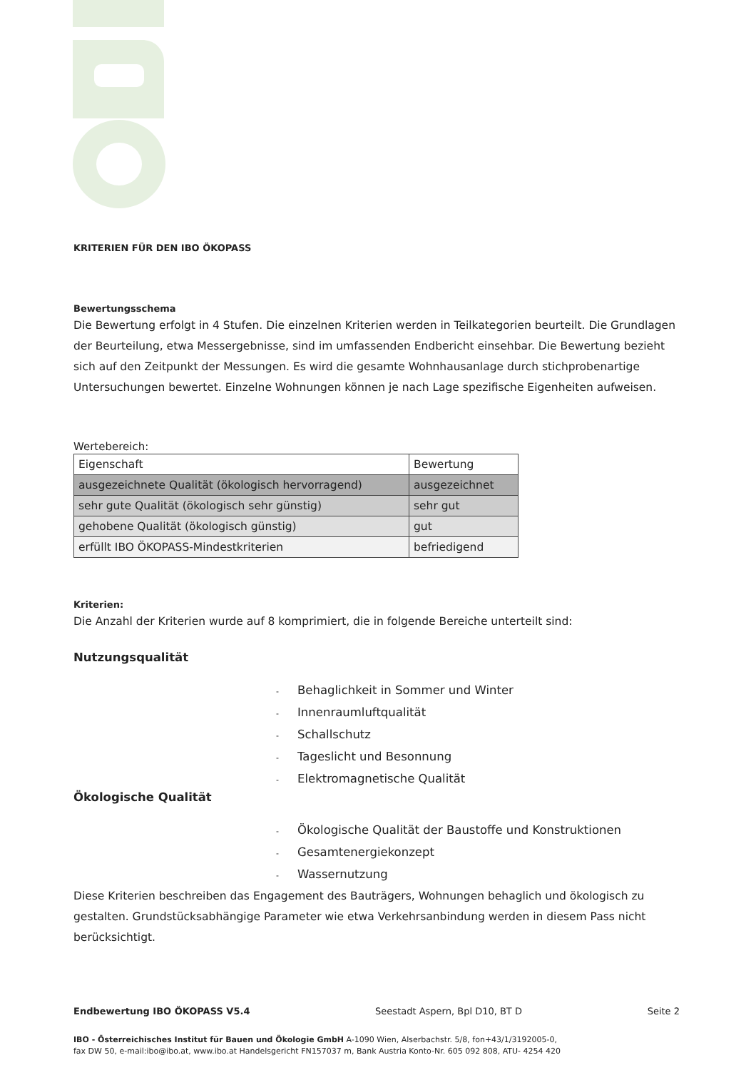KRITERIEN FÜR DEN IBO ÖKOPASS
Bewertungsschema
Die Bewertung erfolgt in 4 Stufen. Die einzelnen Kriterien werden in Teilkategorien beurteilt. Die Grundlagen der Beurteilung, etwa Messergebnisse, sind im umfassenden Endbericht einsehbar. Die Bewertung bezieht sich auf den Zeitpunkt der Messungen. Es wird die gesamte Wohnhausanlage durch stichprobenartige Untersuchungen bewertet. Einzelne Wohnungen können je nach Lage spezifische Eigenheiten aufweisen.
Wertebereich:
| Eigenschaft | Bewertung |
| ausgezeichnete Qualität (ökologisch hervorragend) | ausgezeichnet |
| sehr gute Qualität (ökologisch sehr günstig) | sehr gut |
| gehobene Qualität (ökologisch günstig) | gut |
| erfüllt IBO ÖKOPASS-Mindestkriterien | befriedigend |
Kriterien:
Die Anzahl der Kriterien wurde auf 8 komprimiert, die in folgende Bereiche unterteilt sind:
Nutzungsqualität
- Behaglichkeit in Sommer und Winter
- Innenraumluftqualität
- Schallschutz
- Tageslicht und Besonnung
- Elektromagnetische Qualität
Ökologische Qualität
- Ökologische Qualität der Baustoffe und Konstruktionen
- Gesamtenergiekonzept
- Wassernutzung
Diese Kriterien beschreiben das Engagement des Bauträgers, Wohnungen behaglich und ökologisch zu gestalten. Grundstücksabhängige Parameter wie etwa Verkehrsanbindung werden in diesem Pass nicht berücksichtigt.
Endbewertung IBO ÖKOPASS V5.4 Seestadt Aspern, Bpl D10, BT D Seite 2
IBO - Österreichisches Institut für Bauen und Ökologie GmbH A-1090 Wien, Alserbachstr. 5/8, fon+43/1/3192005-0,
fax DW 50, e-mail:ibo@ibo.at, www.ibo.at Handelsgericht FN157037 m, Bank Austria Konto-Nr. 605 092 808, ATU- 4254 420